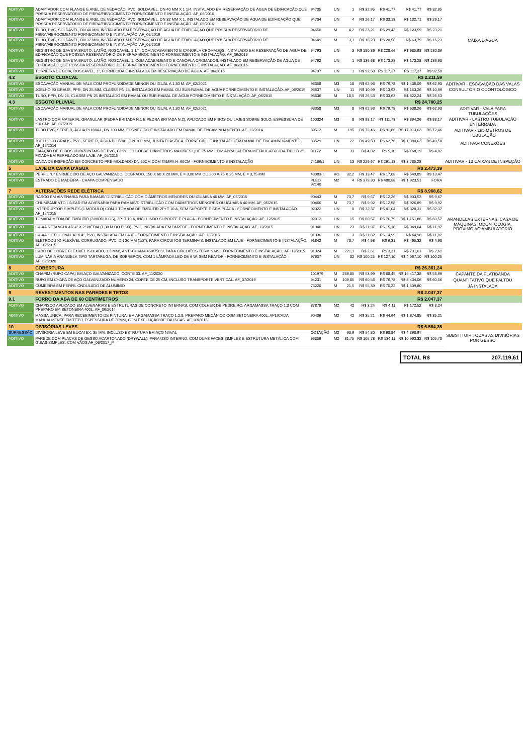| ADITIVO | ADAPTADOR COM FLANGE E ANEL DE VEDAÇÃO, PVC, SOLDÁVEL, DN 40 MM X 1 1/4, INSTALADO EM RESERVAÇÃO DE ÁGUA DE EDIFICAÇÃO QUE POSSUA RESERVATÓRIO DE FIBRA/FIBROCIMENTO FORNECIMENTO E INSTALAÇÃO. AF_06/2016 | 94705 | UN | 1 | R$ 32,95 | R$ 41,77 | R$ 41,77 | R$ 32,95 | CAIXA D'ÁGUA |
| ADITIVO | ADAPTADOR COM FLANGE E ANEL DE VEDAÇÃO, PVC, SOLDÁVEL, DN 32 MM X 1, INSTALADO EM RESERVAÇÃO DE ÁGUA DE EDIFICAÇÃO QUE POSSUA RESERVATÓRIO DE FIBRA/FIBROCIMENTO FORNECIMENTO E INSTALAÇÃO. AF_06/2016 | 94704 | UN | 4 | R$ 26,17 | R$ 33,18 | R$ 132,71 | R$ 26,17 | |
| ADITIVO | TUBO, PVC, SOLDÁVEL, DN 40 MM, INSTALADO EM RESERVAÇÃO DE ÁGUA DE EDIFICAÇÃO QUE POSSUA RESERVATÓRIO DE FIBRA/FIBROCIMENTO FORNECIMENTO E INSTALAÇÃO. AF_06/2016 | 94650 | M | 4,2 | R$ 23,21 | R$ 29,43 | R$ 123,59 | R$ 23,21 | |
| ADITIVO | TUBO, PVC, SOLDÁVEL, DN 32 MM, INSTALADO EM RESERVAÇÃO DE ÁGUA DE EDIFICAÇÃO QUE POSSUA RESERVATÓRIO DE FIBRA/FIBROCIMENTO FORNECIMENTO E INSTALAÇÃO. AF_06/2016 | 94649 | M | 3,1 | R$ 16,23 | R$ 20,58 | R$ 63,79 | R$ 16,23 | |
| ADITIVO | REGISTRO DE GAVETA BRUTO, LATÃO, ROSCÁVEL, 1 1/4, COM ACABAMENTO E CANOPLA CROMADOS, INSTALADO EM RESERVAÇÃO DE ÁGUA DE EDIFICAÇÃO QUE POSSUA RESERVATÓRIO DE FIBRA/FIBROCIMENTO FORNECIMENTO E INSTALAÇÃO. AF_06/2016 | 94793 | UN | 3 | R$ 180,36 | R$ 228,66 | R$ 685,98 | R$ 180,36 | |
| ADITIVO | REGISTRO DE GAVETA BRUTO, LATÃO, ROSCÁVEL, 1, COM ACABAMENTO E CANOPLA CROMADOS, INSTALADO EM RESERVAÇÃO DE ÁGUA DE EDIFICAÇÃO QUE POSSUA RESERVATÓRIO DE FIBRA/FIBROCIMENTO FORNECIMENTO E INSTALAÇÃO. AF_06/2016 | 94792 | UN | 1 | R$ 136,68 | R$ 173,28 | R$ 173,28 | R$ 136,68 | |
| ADITIVO | TORNEIRA DE BOIA, ROSCÁVEL, 1", FORNECIDA E INSTALADA EM RESERVAÇÃO DE ÁGUA. AF_06/2016 | 94797 | UN | 1 | R$ 92,58 | R$ 117,37 | R$ 117,37 | R$ 92,58 | |
| 4.2 | ESGOTO CLOACAL | | | | | | R$ 2.211,59 | | |
| ADITIVO | ESCAVAÇÃO MANUAL DE VALA COM PROFUNDIDADE MENOR OU IGUAL A 1,30 M. AF_02/2021 | 93358 | M3 | 18 | R$ 62,93 | R$ 79,78 | R$ 1.436,09 | R$ 62,93 | ADITIVAR - ESCAVAÇÃO DAS VALAS |
| ADITIVO | JOELHO 90 GRAUS, PPR, DN 25 MM, CLASSE PN 25, INSTALADO EM RAMAL OU SUB-RAMAL DE ÁGUA FORNECIMENTO E INSTALAÇÃO. AF_06/2015 | 96637 | UN | 11 | R$ 10,99 | R$ 13,93 | R$ 153,26 | R$ 10,99 | CONSULTÓRIO ODONTOLÓGICO |
| ADITIVO | TUBO, PPR, DN 25, CLASSE PN 25 INSTALADO EM RAMAL OU SUB-RAMAL DE ÁGUA FORNECIMENTO E INSTALAÇÃO. AF_06/2015 | 96636 | M | 18,5 | R$ 26,53 | R$ 33,63 | R$ 622,24 | R$ 26,53 | |
| 4.3 | ESGOTO PLUVIAL | | | | | | R$ 24.780,25 | | |
| ADITIVO | ESCAVAÇÃO MANUAL DE VALA COM PROFUNDIDADE MENOR OU IGUAL A 1,30 M. AF_02/2021 | 93358 | M3 | 8 | R$ 62,93 | R$ 79,78 | R$ 638,26 | R$ 62,93 | ADITIVAR - VALA PARA TUBULAÇÕES |
| ADITIVO | LASTRO COM MATERIAL GRANULAR (PEDRA BRITADA N.1 E PEDRA BRITADA N.2), APLICADO EM PISOS OU LAJES SOBRE SOLO, ESPESSURA DE *10 CM*. AF_07/2019 | 100324 | M3 | 8 | R$ 88,17 | R$ 111,78 | R$ 894,26 | R$ 88,17 | ADITIVAR - LASTRO TUBULAÇÃO ENTERRADA |
| ADITIVO | TUBO PVC, SERIE R, ÁGUA PLUVIAL, DN 100 MM, FORNECIDO E INSTALADO EM RAMAL DE ENCAMINHAMENTO. AF_12/2014 | 89512 | M | 195 | R$ 72,46 | R$ 91,86 | R$ 17.913,63 | R$ 72,46 | ADITIVAR - 195 METROS DE TUBULAÇÃO |
| ADITIVO | JOELHO 90 GRAUS, PVC, SERIE R, ÁGUA PLUVIAL, DN 100 MM, JUNTA ELÁSTICA, FORNECIDO E INSTALADO EM RAMAL DE ENCAMINHAMENTO. AF_12/2014 | 89529 | UN | 22 | R$ 49,50 | R$ 62,76 | R$ 1.380,63 | R$ 49,50 | ADITIVAR CONEXÕES |
| ADITIVO | FIXAÇÃO DE TUBOS HORIZONTAIS DE PVC, CPVC OU COBRE DIÂMETROS MAIORES QUE 75 MM COM ABRAÇADEIRA METÁLICA RÍGIDA TIPO D 3", FIXADA EM PERFILADO EM LAJE. AF_05/2015 | 91172 | M | 33 | R$ 4,02 | R$ 5,10 | R$ 168,19 | R$ 4,02 | |
| ADITIVO | CAIXA DE INSPEÇÃO EM CONCRETO PRÉ-MOLDADO DN 60CM COM TAMPA H=60CM - FORNECIMENTO E INSTALAÇÃO | 74166/1 | UN | 13 | R$ 229,67 | R$ 291,18 | R$ 3.785,28 | | ADITIVAR - 13 CAIXAS DE INSPEÇÃO |
| 5 | LAJE DA CAIXA D'ÁGUA | | | | | | R$ 2.473,39 | | |
| ADITIVO | PERFIL "U" ENRIJECIDO DE AÇO GALVANIZADO, DOBRADO, 150 X 60 X 20 MM, E = 3,00 MM OU 200 X 75 X 25 MM, E = 3,75 MM | 43083-I | KG | 32,2 | R$ 13,47 | R$ 17,08 | R$ 549,89 | R$ 13,47 | |
| ADITIVO | ESTRADO DE MADEIRA - CHAPA COMPENSADO | PLEO 92140 | M2 | 4 | R$ 379,30 | R$ 480,88 | R$ 1.923,51 | FORA | |
| 7 | ALTERAÇÕES REDE ELÉTRICA | | | | | | R$ 8.968,62 | | |
| ADITIVO | RASGO EM ALVENARIA PARA RAMAIS/ DISTRIBUIÇÃO COM DIÂMETROS MENORES OU IGUAIS A 40 MM. AF_05/2015 | 90443 | M | 73,7 | R$ 9,67 | R$ 12,26 | R$ 903,53 | R$ 9,67 | |
| ADITIVO | CHUMBAMENTO LINEAR EM ALVENARIA PARA RAMAIS/DISTRIBUIÇÃO COM DIÂMETROS MENORES OU IGUAIS A 40 MM. AF_05/2015 | 90466 | M | 73,7 | R$ 9,92 | R$ 12,58 | R$ 926,89 | R$ 9,92 | |
| ADITIVO | INTERRUPTOR SIMPLES (1 MÓDULO) COM 1 TOMADA DE EMBUTIR 2P+T 10 A, SEM SUPORTE E SEM PLACA - FORNECIMENTO E INSTALAÇÃO. AF_12/2015 | 92022 | UN | 8 | R$ 32,37 | R$ 41,04 | R$ 328,31 | R$ 32,37 | |
| ADITIVO | TOMADA MÉDIA DE EMBUTIR (3 MÓDULOS), 2P+T 10 A, INCLUINDO SUPORTE E PLACA - FORNECIMENTO E INSTALAÇÃO. AF_12/2015 | 92012 | UN | 15 | R$ 60,57 | R$ 76,79 | R$ 1.151,86 | R$ 60,57 | ARANDELAS EXTERNAS, CASA DE MÁQUINAS, ODONTOLOGIA, PRÓXIMO AO AMBULATÓRIO |
| ADITIVO | CAIXA RETANGULAR 4" X 2" MÉDIA (1,30 M DO PISO), PVC, INSTALADA EM PAREDE - FORNECIMENTO E INSTALAÇÃO. AF_12/2015 | 91940 | UN | 23 | R$ 11,97 | R$ 15,18 | R$ 349,04 | R$ 11,97 | |
| ADITIVO | CAIXA OCTOGONAL 4" X 4", PVC, INSTALADA EM LAJE - FORNECIMENTO E INSTALAÇÃO. AF_12/2015 | 91936 | UN | 3 | R$ 11,82 | R$ 14,99 | R$ 44,96 | R$ 11,82 | |
| ADITIVO | ELETRODUTO FLEXÍVEL CORRUGADO, PVC, DN 20 MM (1/2"), PARA CIRCUITOS TERMINAIS, INSTALADO EM LAJE - FORNECIMENTO E INSTALAÇÃO. AF_12/2015 | 91842 | M | 73,7 | R$ 4,98 | R$ 6,31 | R$ 465,32 | R$ 4,98 | |
| ADITIVO | CABO DE COBRE FLEXÍVEL ISOLADO, 1,5 MM², ANTI-CHAMA 450/750 V, PARA CIRCUITOS TERMINAIS - FORNECIMENTO E INSTALAÇÃO. AF_12/2015 | 91924 | M | 221,1 | R$ 2,61 | R$ 3,31 | R$ 731,61 | R$ 2,61 | |
| ADITIVO | LUMINÁRIA ARANDELA TIPO TARTARUGA, DE SOBREPOR, COM 1 LÂMPADA LED DE 6 W, SEM REATOR - FORNECIMENTO E INSTALAÇÃO. AF_02/2020 | 97607 | UN | 32 | R$ 100,25 | R$ 127,10 | R$ 4.067,10 | R$ 100,25 | |
| 8 | COBERTURA | | | | | | R$ 26.361,24 | | |
| ADITIVO | CHAPIM (RUFO CAPA) EM AÇO GALVANIZADO, CORTE 33. AF_11/2020 | 101979 | M | 239,85 | R$ 53,99 | R$ 68,45 | R$ 16.417,38 | R$ 53,99 | CAPANTE DA PLATIBANDA |
| ADITIVO | RUFO EM CHAPA DE AÇO GALVANIZADO NÚMERO 24, CORTE DE 25 CM, INCLUSO TRANSPORTE VERTICAL. AF_07/2019 | 94231 | M | 109,85 | R$ 60,56 | R$ 76,78 | R$ 8.434,06 | R$ 60,56 | QUANTITATIVO QUE FALTOU |
| ADITIVO | CUMEEIRA EM PERFIL ONDULADO DE ALUMÍNIO | 75220 | M | 21,5 | R$ 55,39 | R$ 70,22 | R$ 1.509,80 | | JÁ INSTALADA |
| 9 | REVESTIMENTOS NAS PAREDES E TETOS | | | | | | R$ 2.047,37 | | |
| 9.1 | FORRO DA ABA DE 60 CENTÍMETROS | | | | | | R$ 2.047,37 | | |
| ADITIVO | CHAPISCO APLICADO EM ALVENARIAS E ESTRUTURAS DE CONCRETO INTERNAS, COM COLHER DE PEDREIRO. ARGAMASSA TRAÇO 1:3 COM PREPARO EM BETONEIRA 400L. AF_06/2014 | 87879 | M2 | 42 | R$ 3,24 | R$ 4,11 | R$ 172,52 | R$ 3,24 | |
| ADITIVO | MASSA ÚNICA, PARA RECEBIMENTO DE PINTURA, EM ARGAMASSA TRAÇO 1:2:8, PREPARO MECÂNICO COM BETONEIRA 400L, APLICADA MANUALMENTE EM TETO, ESPESSURA DE 20MM, COM EXECUÇÃO DE TALISCAS. AF_03/2015 | 90406 | M2 | 42 | R$ 35,21 | R$ 44,64 | R$ 1.874,85 | R$ 35,21 | |
| 10 | DIVISÓRIAS LEVES | | | | | | R$ 6.564,35 | | |
| SUPRESSÃO | DIVISÓRIA LEVE EM EUCATEX, 35 MM, INCLUSO ESTRUTURA EM AÇO NAVAL | COTAÇÃO | M2 | 63,9 | R$ 54,30 | R$ 68,84 | R$ 4.398,97 | | SUBSTITUIR TODAS AS DIVISÓRIAS POR GESSO |
| ADITIVO | PAREDE COM PLACAS DE GESSO ACARTONADO (DRYWALL), PARA USO INTERNO, COM DUAS FACES SIMPLES E ESTRUTURA METÁLICA COM GUIAS SIMPLES, COM VÃOS AF_06/2017_P | 96359 | M2 | 81,75 | R$ 105,78 | R$ 134,11 | R$ 10.963,32 | R$ 105,78 | |
TOTAL R$ 207.119,61